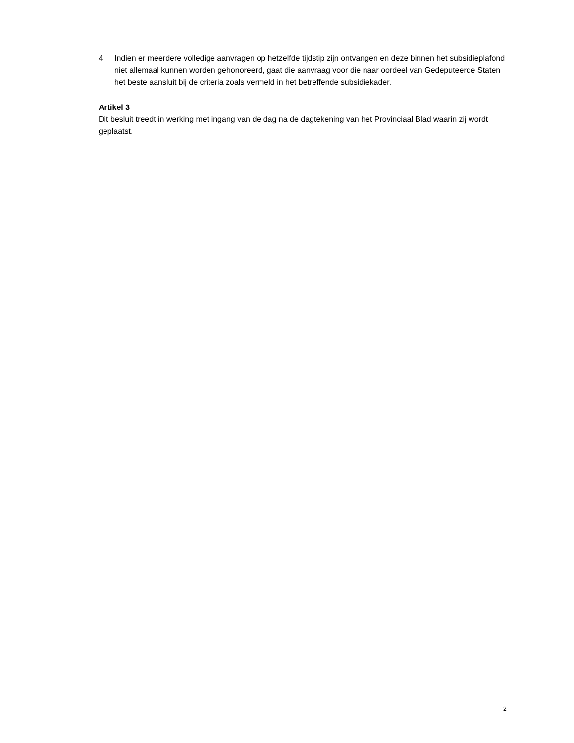4. Indien er meerdere volledige aanvragen op hetzelfde tijdstip zijn ontvangen en deze binnen het subsidieplafond niet allemaal kunnen worden gehonoreerd, gaat die aanvraag voor die naar oordeel van Gedeputeerde Staten het beste aansluit bij de criteria zoals vermeld in het betreffende subsidiekader.
Artikel 3
Dit besluit treedt in werking met ingang van de dag na de dagtekening van het Provinciaal Blad waarin zij wordt geplaatst.
2